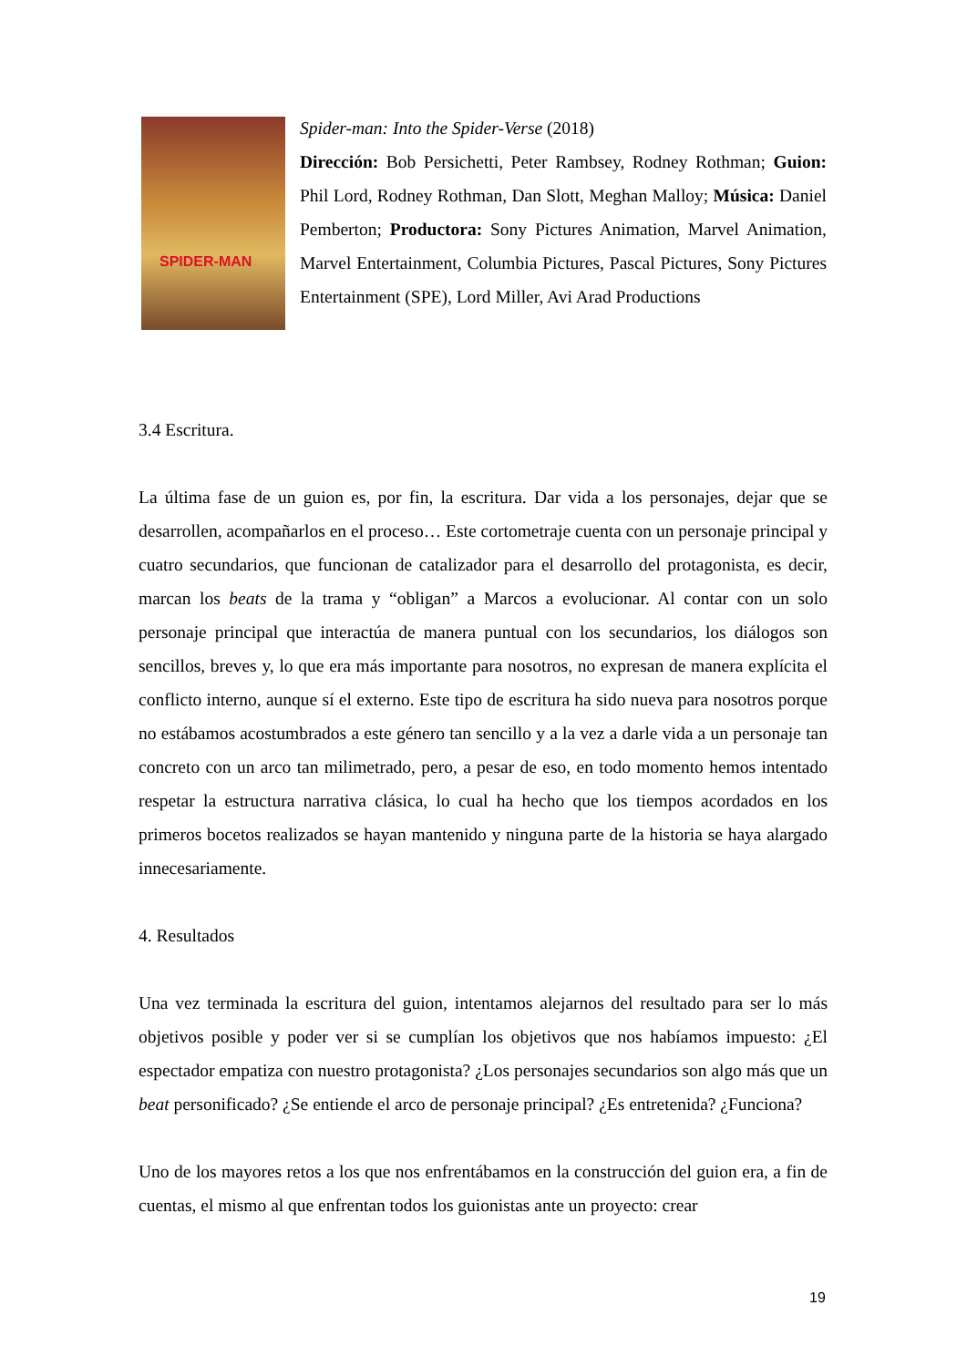SPIDER-MAN
Spider-man: Into the Spider-Verse (2018)
Dirección: Bob Persichetti, Peter Rambsey, Rodney Rothman; Guion: Phil Lord, Rodney Rothman, Dan Slott, Meghan Malloy; Música: Daniel Pemberton; Productora: Sony Pictures Animation, Marvel Animation, Marvel Entertainment, Columbia Pictures, Pascal Pictures, Sony Pictures Entertainment (SPE), Lord Miller, Avi Arad Productions
3.4 Escritura.
La última fase de un guion es, por fin, la escritura. Dar vida a los personajes, dejar que se desarrollen, acompañarlos en el proceso… Este cortometraje cuenta con un personaje principal y cuatro secundarios, que funcionan de catalizador para el desarrollo del protagonista, es decir, marcan los beats de la trama y “obligan” a Marcos a evolucionar. Al contar con un solo personaje principal que interactúa de manera puntual con los secundarios, los diálogos son sencillos, breves y, lo que era más importante para nosotros, no expresan de manera explícita el conflicto interno, aunque sí el externo. Este tipo de escritura ha sido nueva para nosotros porque no estábamos acostumbrados a este género tan sencillo y a la vez a darle vida a un personaje tan concreto con un arco tan milimetrado, pero, a pesar de eso, en todo momento hemos intentado respetar la estructura narrativa clásica, lo cual ha hecho que los tiempos acordados en los primeros bocetos realizados se hayan mantenido y ninguna parte de la historia se haya alargado innecesariamente.
4. Resultados
Una vez terminada la escritura del guion, intentamos alejarnos del resultado para ser lo más objetivos posible y poder ver si se cumplían los objetivos que nos habíamos impuesto: ¿El espectador empatiza con nuestro protagonista? ¿Los personajes secundarios son algo más que un beat personificado? ¿Se entiende el arco de personaje principal? ¿Es entretenida? ¿Funciona?
Uno de los mayores retos a los que nos enfrentábamos en la construcción del guion era, a fin de cuentas, el mismo al que enfrentan todos los guionistas ante un proyecto: crear
19